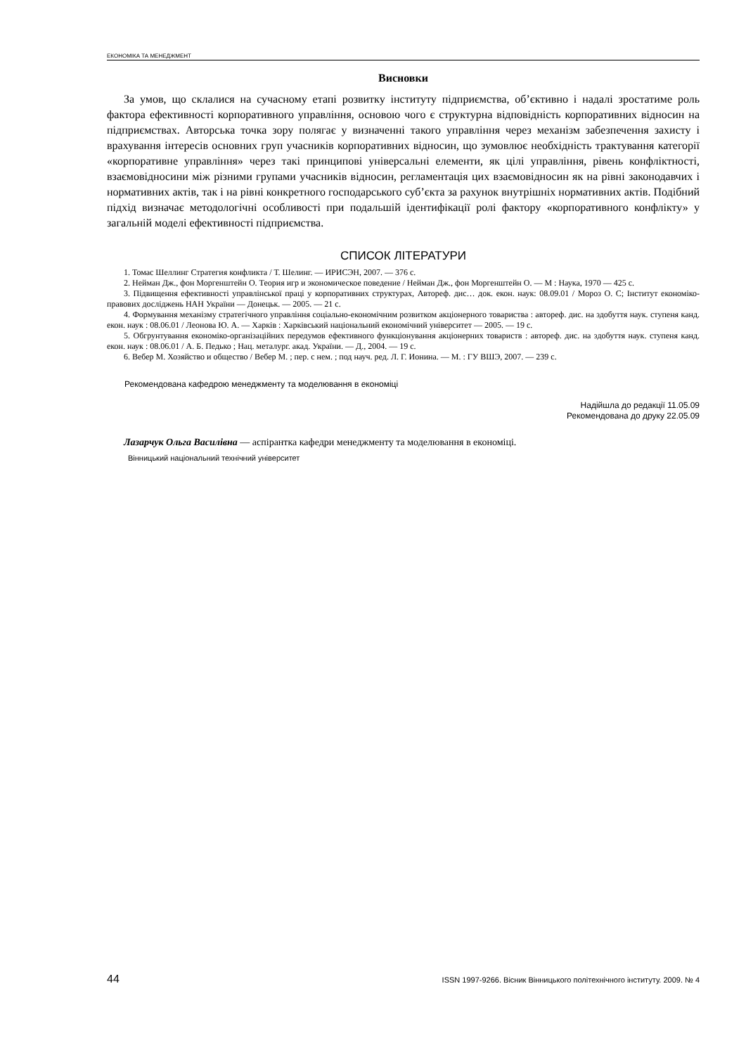ЕКОНОМІКА ТА МЕНЕДЖМЕНТ
Висновки
За умов, що склалися на сучасному етапі розвитку інституту підприємства, об’єктивно і надалі зростатиме роль фактора ефективності корпоративного управління, основою чого є структурна відповідність корпоративних відносин на підприємствах. Авторська точка зору полягає у визначенні такого управління через механізм забезпечення захисту і врахування інтересів основних груп учасників корпоративних відносин, що зумовлює необхідність трактування категорії «корпоративне управління» через такі принципові універсальні елементи, як цілі управління, рівень конфліктності, взаємовідносини між різними групами учасників відносин, регламентація цих взаємовідносин як на рівні законодавчих і нормативних актів, так і на рівні конкретного господарського суб’єкта за рахунок внутрішніх нормативних актів. Подібний підхід визначає методологічні особливості при подальшій ідентифікації ролі фактору «корпоративного конфлікту» у загальній моделі ефективності підприємства.
СПИСОК ЛІТЕРАТУРИ
1. Томас Шеллинг Стратегия конфликта / Т. Шелинг. — ИРИСЭН, 2007. — 376 с.
2. Нейман Дж., фон Моргенштейн О. Теория игр и экономическое поведение / Нейман Дж., фон Моргенштейн О. — М : Наука, 1970 — 425 с.
3. Підвищення ефективності управлінської праці у корпоративних структурах, Автореф. дис… док. екон. наук: 08.09.01 / Мороз О. С; Інститут економіко-правових досліджень НАН України — Донецьк. — 2005. — 21 с.
4. Формування механізму стратегічного управління соціально-економічним розвитком акціонерного товариства : автореф. дис. на здобуття наук. ступеня канд. екон. наук : 08.06.01 / Леонова Ю. А. — Харків : Харківський національний економічний університет — 2005. — 19 с.
5. Обгрунтування економіко-організаційних передумов ефективного функціонування акціонерних товариств : автореф. дис. на здобуття наук. ступеня канд. екон. наук : 08.06.01 / А. Б. Педько ; Нац. металург. акад. України. — Д., 2004. — 19 с.
6. Вебер М. Хозяйство и общество / Вебер М. ; пер. с нем. ; под науч. ред. Л. Г. Ионина. — М. : ГУ ВШЭ, 2007. — 239 с.
Рекомендована кафедрою менеджменту та моделювання в економіці
Надійшла до редакції 11.05.09
Рекомендована до друку 22.05.09
Лазарчук Ольга Василівна — аспірантка кафедри менеджменту та моделювання в економіці.
Вінницький національний технічний університет
44 ISSN 1997-9266. Вісник Вінницького політехнічного інституту. 2009. № 4